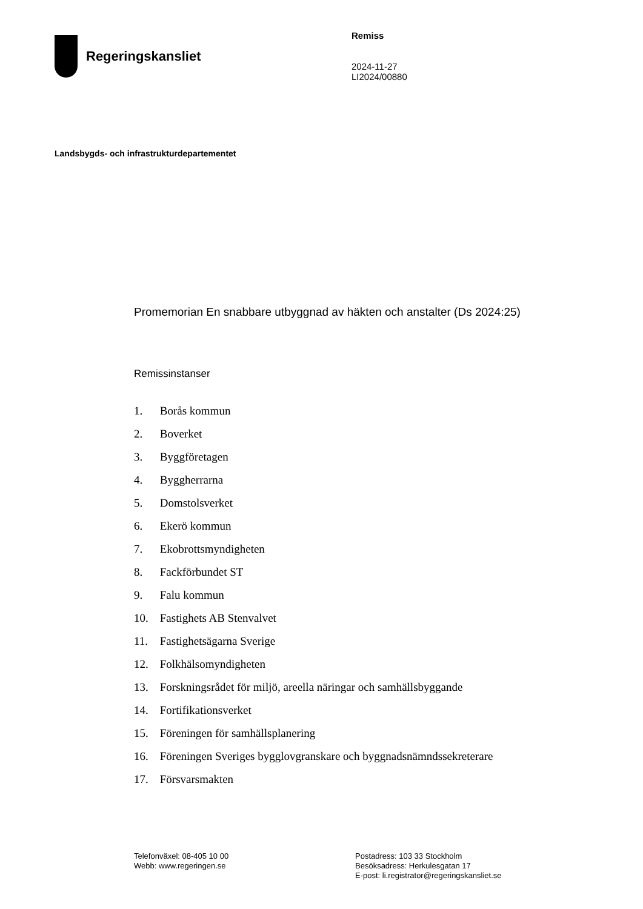Regeringskansliet
Remiss
2024-11-27
LI2024/00880
Landsbygds- och infrastrukturdepartementet
Promemorian En snabbare utbyggnad av häkten och anstalter (Ds 2024:25)
Remissinstanser
1. Borås kommun
2. Boverket
3. Byggföretagen
4. Byggherrarna
5. Domstolsverket
6. Ekerö kommun
7. Ekobrottsmyndigheten
8. Fackförbundet ST
9. Falu kommun
10. Fastighets AB Stenvalvet
11. Fastighetsägarna Sverige
12. Folkhälsomyndigheten
13. Forskningsrådet för miljö, areella näringar och samhällsbyggande
14. Fortifikationsverket
15. Föreningen för samhällsplanering
16. Föreningen Sveriges bygglovgranskare och byggnadsnämndssekreterare
17. Försvarsmakten
Telefonväxel: 08-405 10 00
Webb: www.regeringen.se
Postadress: 103 33 Stockholm
Besöksadress: Herkulesgatan 17
E-post: li.registrator@regeringskansliet.se